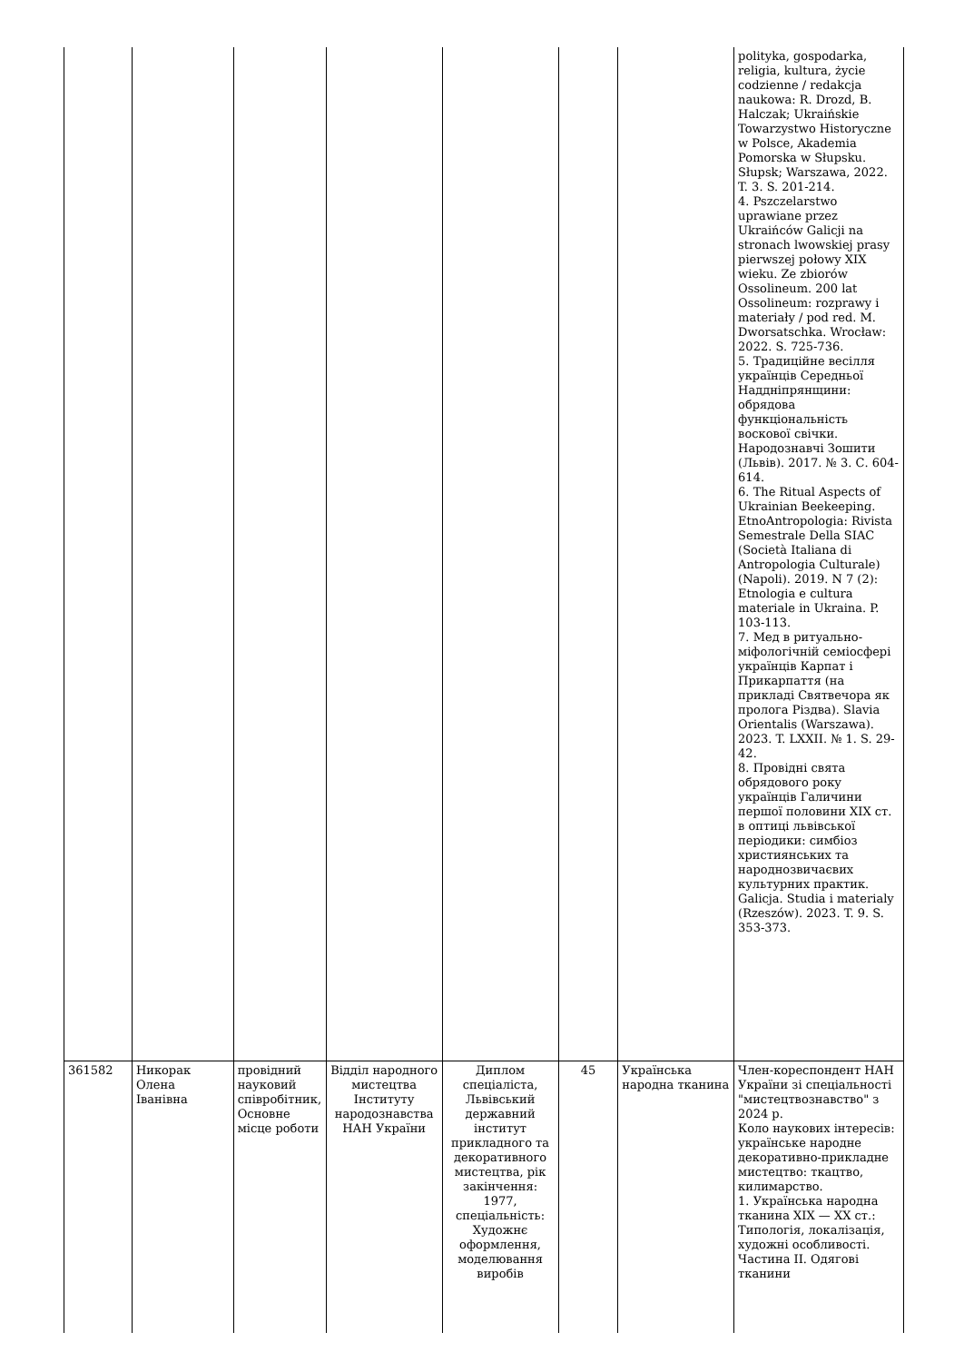| | | | | | | | polityka, gospodarka, religia, kultura, życie codzienne / redakcja naukowa: R. Drozd, B. Halczak; Ukraińskie Towarzystwo Historyczne w Polsce, Akademia Pomorska w Słupsku. Słupsk; Warszawa, 2022. T. 3. S. 201-214. 4. Pszczelarstwo uprawiane przez Ukraińców Galicji na stronach lwowskiej prasy pierwszej połowy XIX wieku. Ze zbiorów Ossolineum. 200 lat Ossolineum: rozprawy i materiały / pod red. M. Dworsatschka. Wrocław: 2022. S. 725-736. 5. Традиційне весілля українців Середньої Наддніпрянщини: обрядова функціональність воскової свічки. Народознавчі Зошити (Львів). 2017. № 3. С. 604-614. 6. The Ritual Aspects of Ukrainian Beekeeping. EtnoAntropologia: Rivista Semestrale Della SIAC (Società Italiana di Antropologia Culturale) (Napoli). 2019. N 7 (2): Etnologia e cultura materiale in Ukraina. P. 103-113. 7. Мед в ритуально-міфологічній семіосфері українців Карпат і Прикарпаття (на прикладі Святвечора як пролога Різдва). Slavia Orientalis (Warszawa). 2023. T. LXXII. № 1. S. 29-42. 8. Провідні свята обрядового року українців Галичини першої половини XIX ст. в оптиці львівської періодики: симбіоз християнських та народнозвичаєвих культурних практик. Galicja. Studia i materialy (Rzeszów). 2023. T. 9. S. 353-373. |
| 361582 | Никорак Олена Іванівна | провідний науковий співробітник, Основне місце роботи | Відділ народного мистецтва Інституту народознавства НАН України | Диплом спеціаліста, Львівський державний інститут прикладного та декоративного мистецтва, рік закінчення: 1977, спеціальність: Художнє оформлення, моделювання виробів | 45 | Українська народна тканина | Член-кореспондент НАН України зі спеціальності "мистецтвознавство" з 2024 р. Коло наукових інтересів: українське народне декоративно-прикладне мистецтво: ткацтво, килимарство. 1. Українська народна тканина XIX — XX ст.: Типологія, локалізація, художні особливості. Частина II. Одягові тканини |